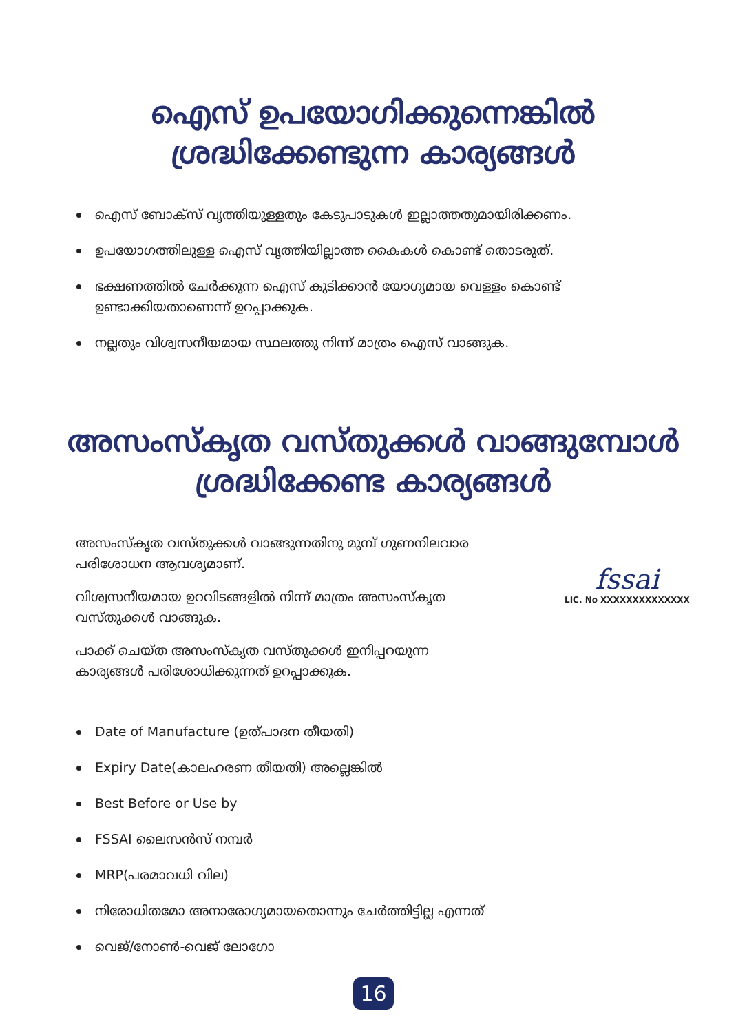ഐസ് ഉപയോഗിക്കുന്നെങ്കിൽ
ശ്രദ്ധിക്കേണ്ടുന്ന കാര്യങ്ങൾ
ഐസ് ബോക്സ് വൃത്തിയുള്ളതും കേടുപാടുകൾ ഇല്ലാത്തതുമായിരിക്കണം.
ഉപയോഗത്തിലുള്ള ഐസ് വൃത്തിയില്ലാത്ത കൈകൾ കൊണ്ട് തൊടരുത്.
ഭക്ഷണത്തിൽ ചേർക്കുന്ന ഐസ് കുടിക്കാൻ യോഗ്യമായ വെള്ളം കൊണ്ട് ഉണ്ടാക്കിയതാണെന്ന് ഉറപ്പാക്കുക.
നല്ലതും വിശ്വസനീയമായ സ്ഥലത്തു നിന്ന് മാത്രം ഐസ് വാങ്ങുക.
അസംസ്കൃത വസ്തുക്കൾ വാങ്ങുമ്പോൾ
ശ്രദ്ധിക്കേണ്ട കാര്യങ്ങൾ
അസംസ്കൃത വസ്തുക്കൾ വാങ്ങുന്നതിനു മുമ്പ് ഗുണനിലവാര പരിശോധന ആവശ്യമാണ്.
വിശ്വസനീയമായ ഉറവിടങ്ങളിൽ നിന്ന് മാത്രം അസംസ്കൃത വസ്തുക്കൾ വാങ്ങുക.
പാക്ക് ചെയ്ത അസംസ്കൃത വസ്തുക്കൾ ഇനിപ്പറയുന്ന കാര്യങ്ങൾ പരിശോധിക്കുന്നത് ഉറപ്പാക്കുക.
fssai
LIC. No XXXXXXXXXXXXXX
Date of Manufacture (ഉത്പാദന തീയതി)
Expiry Date(കാലഹരണ തീയതി) അല്ലെങ്കിൽ
Best Before or Use by
FSSAI ലൈസൻസ് നമ്പർ
MRP(പരമാവധി വില)
നിരോധിതമോ അനാരോഗ്യമായതൊന്നും ചേർത്തിട്ടില്ല എന്നത്
വെജ്/നോൺ-വെജ് ലോഗോ
16